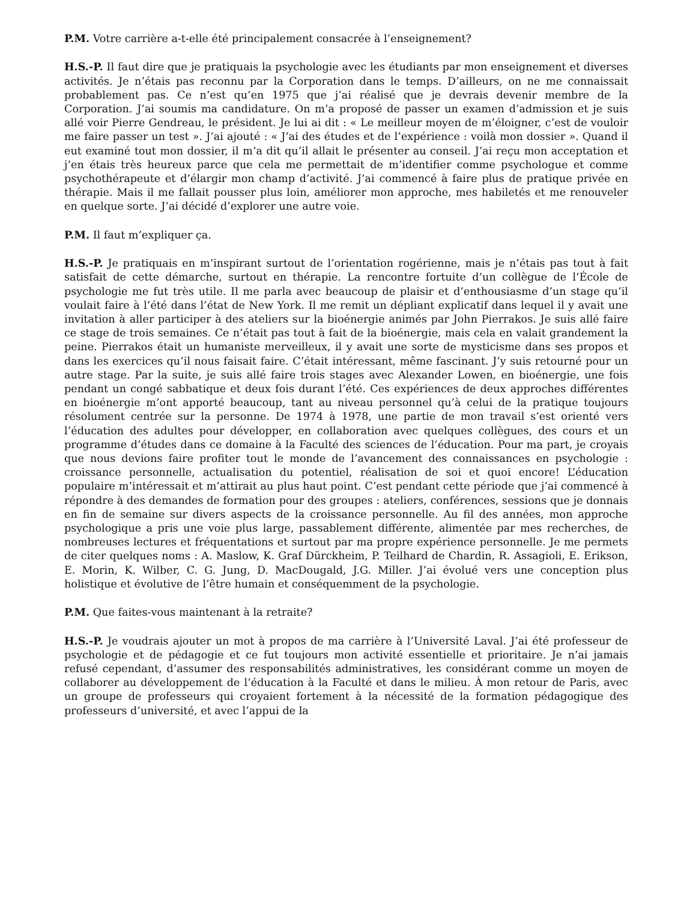P.M. Votre carrière a-t-elle été principalement consacrée à l’enseignement?
H.S.-P. Il faut dire que je pratiquais la psychologie avec les étudiants par mon enseignement et diverses activités. Je n’étais pas reconnu par la Corporation dans le temps. D’ailleurs, on ne me connaissait probablement pas. Ce n’est qu’en 1975 que j’ai réalisé que je devrais devenir membre de la Corporation. J’ai soumis ma candidature. On m’a proposé de passer un examen d’admission et je suis allé voir Pierre Gendreau, le président. Je lui ai dit : « Le meilleur moyen de m’éloigner, c’est de vouloir me faire passer un test ». J’ai ajouté : « J’ai des études et de l’expérience : voilà mon dossier ». Quand il eut examiné tout mon dossier, il m’a dit qu’il allait le présenter au conseil. J’ai reçu mon acceptation et j’en étais très heureux parce que cela me permettait de m’identifier comme psychologue et comme psychothérapeute et d’élargir mon champ d’activité. J’ai commencé à faire plus de pratique privée en thérapie. Mais il me fallait pousser plus loin, améliorer mon approche, mes habiletés et me renouveler en quelque sorte. J’ai décidé d’explorer une autre voie.
P.M. Il faut m’expliquer ça.
H.S.-P. Je pratiquais en m’inspirant surtout de l’orientation rogérienne, mais je n’étais pas tout à fait satisfait de cette démarche, surtout en thérapie. La rencontre fortuite d’un collègue de l’École de psychologie me fut très utile. Il me parla avec beaucoup de plaisir et d’enthousiasme d’un stage qu’il voulait faire à l’été dans l’état de New York. Il me remit un dépliant explicatif dans lequel il y avait une invitation à aller participer à des ateliers sur la bioénergie animés par John Pierrakos. Je suis allé faire ce stage de trois semaines. Ce n’était pas tout à fait de la bioénergie, mais cela en valait grandement la peine. Pierrakos était un humaniste merveilleux, il y avait une sorte de mysticisme dans ses propos et dans les exercices qu’il nous faisait faire. C’était intéressant, même fascinant. J’y suis retourné pour un autre stage. Par la suite, je suis allé faire trois stages avec Alexander Lowen, en bioénergie, une fois pendant un congé sabbatique et deux fois durant l’été. Ces expériences de deux approches différentes en bioénergie m’ont apporté beaucoup, tant au niveau personnel qu’à celui de la pratique toujours résolument centrée sur la personne. De 1974 à 1978, une partie de mon travail s’est orienté vers l’éducation des adultes pour développer, en collaboration avec quelques collègues, des cours et un programme d’études dans ce domaine à la Faculté des sciences de l’éducation. Pour ma part, je croyais que nous devions faire profiter tout le monde de l’avancement des connaissances en psychologie : croissance personnelle, actualisation du potentiel, réalisation de soi et quoi encore! L’éducation populaire m’intéressait et m’attirait au plus haut point. C’est pendant cette période que j’ai commencé à répondre à des demandes de formation pour des groupes : ateliers, conférences, sessions que je donnais en fin de semaine sur divers aspects de la croissance personnelle. Au fil des années, mon approche psychologique a pris une voie plus large, passablement différente, alimentée par mes recherches, de nombreuses lectures et fréquentations et surtout par ma propre expérience personnelle. Je me permets de citer quelques noms : A. Maslow, K. Graf Dürckheim, P. Teilhard de Chardin, R. Assagioli, E. Erikson, E. Morin, K. Wilber, C. G. Jung, D. MacDougald, J.G. Miller. J’ai évolué vers une conception plus holistique et évolutive de l’être humain et conséquemment de la psychologie.
P.M. Que faites-vous maintenant à la retraite?
H.S.-P. Je voudrais ajouter un mot à propos de ma carrière à l’Université Laval. J’ai été professeur de psychologie et de pédagogie et ce fut toujours mon activité essentielle et prioritaire. Je n’ai jamais refusé cependant, d’assumer des responsabilités administratives, les considérant comme un moyen de collaborer au développement de l’éducation à la Faculté et dans le milieu. À mon retour de Paris, avec un groupe de professeurs qui croyaient fortement à la nécessité de la formation pédagogique des professeurs d’université, et avec l’appui de la